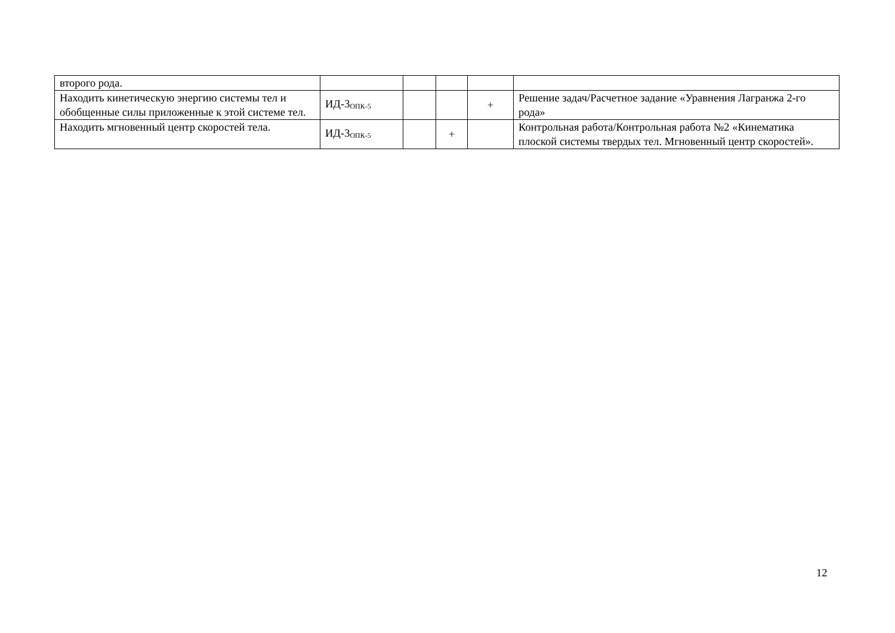| второго рода. | | | | | |
| Находить кинетическую энергию системы тел и обобщенные силы приложенные к этой системе тел. | ИД-3<sub>ОПК-5</sub> | | | + | Решение задач/Расчетное задание «Уравнения Лагранжа 2-го рода» |
| Находить мгновенный центр скоростей тела. | ИД-3<sub>ОПК-5</sub> | | + | | Контрольная работа/Контрольная работа №2 «Кинематика плоской системы твердых тел. Мгновенный центр скоростей». |
12